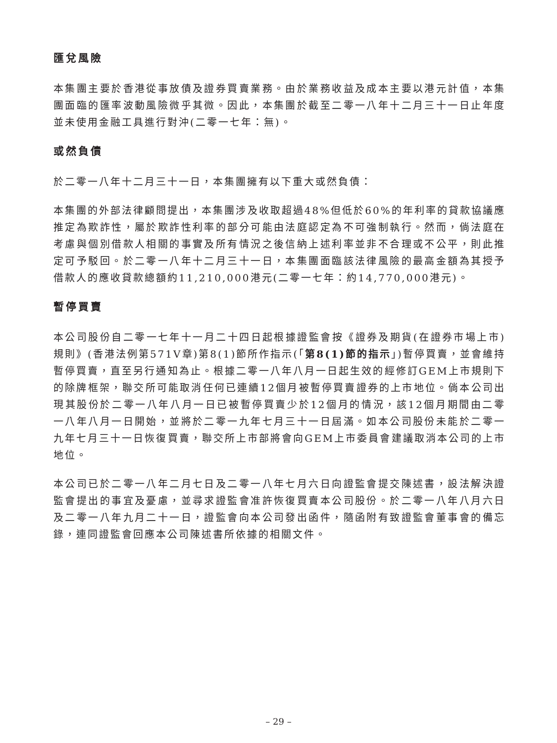匯兌風險
本集團主要於香港從事放債及證券買賣業務。由於業務收益及成本主要以港元計值，本集團面臨的匯率波動風險微乎其微。因此，本集團於截至二零一八年十二月三十一日止年度並未使用金融工具進行對沖(二零一七年：無)。
或然負債
於二零一八年十二月三十一日，本集團擁有以下重大或然負債：
本集團的外部法律顧問提出，本集團涉及收取超過48%但低於60%的年利率的貸款協議應推定為欺詐性，屬於欺詐性利率的部分可能由法庭認定為不可強制執行。然而，倘法庭在考慮與個別借款人相關的事實及所有情況之後信納上述利率並非不合理或不公平，則此推定可予駁回。於二零一八年十二月三十一日，本集團面臨該法律風險的最高金額為其授予借款人的應收貸款總額約11,210,000港元(二零一七年：約14,770,000港元)。
暫停買賣
本公司股份自二零一七年十一月二十四日起根據證監會按《證券及期貨(在證券市場上市)規則》(香港法例第571V章)第8(1)節所作指示(「第8(1)節的指示」)暫停買賣，並會維持暫停買賣，直至另行通知為止。根據二零一八年八月一日起生效的經修訂GEM上市規則下的除牌框架，聯交所可能取消任何已連續12個月被暫停買賣證券的上市地位。倘本公司出現其股份於二零一八年八月一日已被暫停買賣少於12個月的情況，該12個月期間由二零一八年八月一日開始，並將於二零一九年七月三十一日屆滿。如本公司股份未能於二零一九年七月三十一日恢復買賣，聯交所上市部將會向GEM上市委員會建議取消本公司的上市地位。
本公司已於二零一八年二月七日及二零一八年七月六日向證監會提交陳述書，設法解決證監會提出的事宜及憂慮，並尋求證監會准許恢復買賣本公司股份。於二零一八年八月六日及二零一八年九月二十一日，證監會向本公司發出函件，隨函附有致證監會董事會的備忘錄，連同證監會回應本公司陳述書所依據的相關文件。
– 29 –